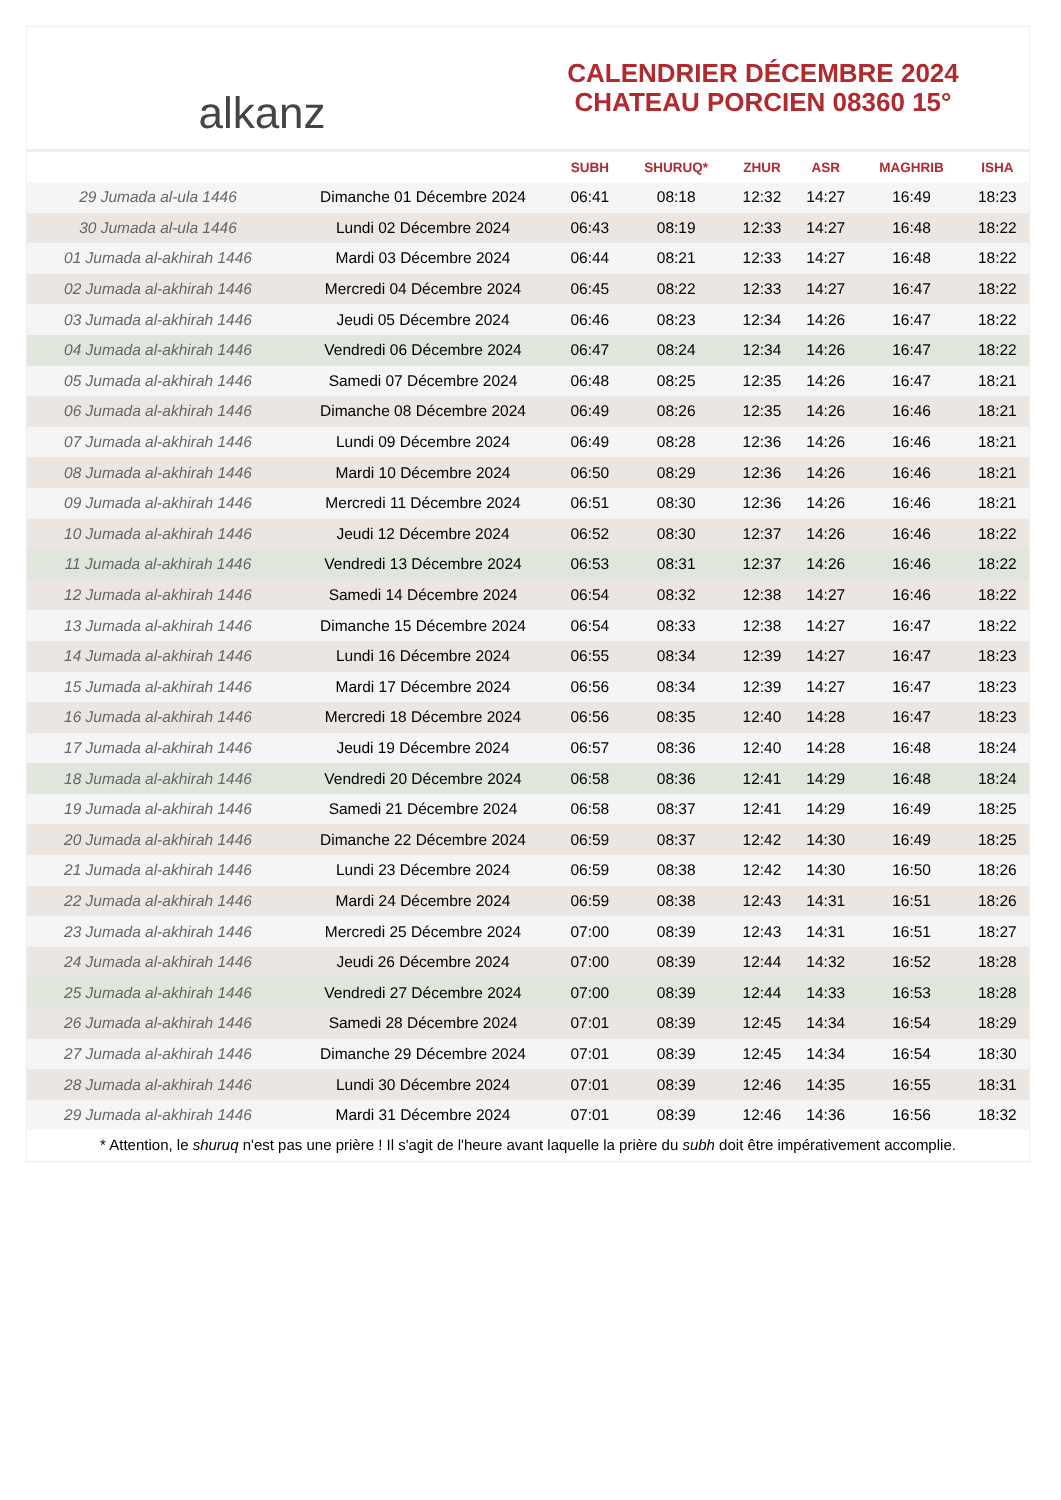alkanz
CALENDRIER DÉCEMBRE 2024
CHATEAU PORCIEN 08360 15°
| | | SUBH | SHURUQ* | ZHUR | ASR | MAGHRIB | ISHA |
| --- | --- | --- | --- | --- | --- | --- | --- |
| 29 Jumada al-ula 1446 | Dimanche 01 Décembre 2024 | 06:41 | 08:18 | 12:32 | 14:27 | 16:49 | 18:23 |
| 30 Jumada al-ula 1446 | Lundi 02 Décembre 2024 | 06:43 | 08:19 | 12:33 | 14:27 | 16:48 | 18:22 |
| 01 Jumada al-akhirah 1446 | Mardi 03 Décembre 2024 | 06:44 | 08:21 | 12:33 | 14:27 | 16:48 | 18:22 |
| 02 Jumada al-akhirah 1446 | Mercredi 04 Décembre 2024 | 06:45 | 08:22 | 12:33 | 14:27 | 16:47 | 18:22 |
| 03 Jumada al-akhirah 1446 | Jeudi 05 Décembre 2024 | 06:46 | 08:23 | 12:34 | 14:26 | 16:47 | 18:22 |
| 04 Jumada al-akhirah 1446 | Vendredi 06 Décembre 2024 | 06:47 | 08:24 | 12:34 | 14:26 | 16:47 | 18:22 |
| 05 Jumada al-akhirah 1446 | Samedi 07 Décembre 2024 | 06:48 | 08:25 | 12:35 | 14:26 | 16:47 | 18:21 |
| 06 Jumada al-akhirah 1446 | Dimanche 08 Décembre 2024 | 06:49 | 08:26 | 12:35 | 14:26 | 16:46 | 18:21 |
| 07 Jumada al-akhirah 1446 | Lundi 09 Décembre 2024 | 06:49 | 08:28 | 12:36 | 14:26 | 16:46 | 18:21 |
| 08 Jumada al-akhirah 1446 | Mardi 10 Décembre 2024 | 06:50 | 08:29 | 12:36 | 14:26 | 16:46 | 18:21 |
| 09 Jumada al-akhirah 1446 | Mercredi 11 Décembre 2024 | 06:51 | 08:30 | 12:36 | 14:26 | 16:46 | 18:21 |
| 10 Jumada al-akhirah 1446 | Jeudi 12 Décembre 2024 | 06:52 | 08:30 | 12:37 | 14:26 | 16:46 | 18:22 |
| 11 Jumada al-akhirah 1446 | Vendredi 13 Décembre 2024 | 06:53 | 08:31 | 12:37 | 14:26 | 16:46 | 18:22 |
| 12 Jumada al-akhirah 1446 | Samedi 14 Décembre 2024 | 06:54 | 08:32 | 12:38 | 14:27 | 16:46 | 18:22 |
| 13 Jumada al-akhirah 1446 | Dimanche 15 Décembre 2024 | 06:54 | 08:33 | 12:38 | 14:27 | 16:47 | 18:22 |
| 14 Jumada al-akhirah 1446 | Lundi 16 Décembre 2024 | 06:55 | 08:34 | 12:39 | 14:27 | 16:47 | 18:23 |
| 15 Jumada al-akhirah 1446 | Mardi 17 Décembre 2024 | 06:56 | 08:34 | 12:39 | 14:27 | 16:47 | 18:23 |
| 16 Jumada al-akhirah 1446 | Mercredi 18 Décembre 2024 | 06:56 | 08:35 | 12:40 | 14:28 | 16:47 | 18:23 |
| 17 Jumada al-akhirah 1446 | Jeudi 19 Décembre 2024 | 06:57 | 08:36 | 12:40 | 14:28 | 16:48 | 18:24 |
| 18 Jumada al-akhirah 1446 | Vendredi 20 Décembre 2024 | 06:58 | 08:36 | 12:41 | 14:29 | 16:48 | 18:24 |
| 19 Jumada al-akhirah 1446 | Samedi 21 Décembre 2024 | 06:58 | 08:37 | 12:41 | 14:29 | 16:49 | 18:25 |
| 20 Jumada al-akhirah 1446 | Dimanche 22 Décembre 2024 | 06:59 | 08:37 | 12:42 | 14:30 | 16:49 | 18:25 |
| 21 Jumada al-akhirah 1446 | Lundi 23 Décembre 2024 | 06:59 | 08:38 | 12:42 | 14:30 | 16:50 | 18:26 |
| 22 Jumada al-akhirah 1446 | Mardi 24 Décembre 2024 | 06:59 | 08:38 | 12:43 | 14:31 | 16:51 | 18:26 |
| 23 Jumada al-akhirah 1446 | Mercredi 25 Décembre 2024 | 07:00 | 08:39 | 12:43 | 14:31 | 16:51 | 18:27 |
| 24 Jumada al-akhirah 1446 | Jeudi 26 Décembre 2024 | 07:00 | 08:39 | 12:44 | 14:32 | 16:52 | 18:28 |
| 25 Jumada al-akhirah 1446 | Vendredi 27 Décembre 2024 | 07:00 | 08:39 | 12:44 | 14:33 | 16:53 | 18:28 |
| 26 Jumada al-akhirah 1446 | Samedi 28 Décembre 2024 | 07:01 | 08:39 | 12:45 | 14:34 | 16:54 | 18:29 |
| 27 Jumada al-akhirah 1446 | Dimanche 29 Décembre 2024 | 07:01 | 08:39 | 12:45 | 14:34 | 16:54 | 18:30 |
| 28 Jumada al-akhirah 1446 | Lundi 30 Décembre 2024 | 07:01 | 08:39 | 12:46 | 14:35 | 16:55 | 18:31 |
| 29 Jumada al-akhirah 1446 | Mardi 31 Décembre 2024 | 07:01 | 08:39 | 12:46 | 14:36 | 16:56 | 18:32 |
* Attention, le shuruq n'est pas une prière ! Il s'agit de l'heure avant laquelle la prière du subh doit être impérativement accomplie.